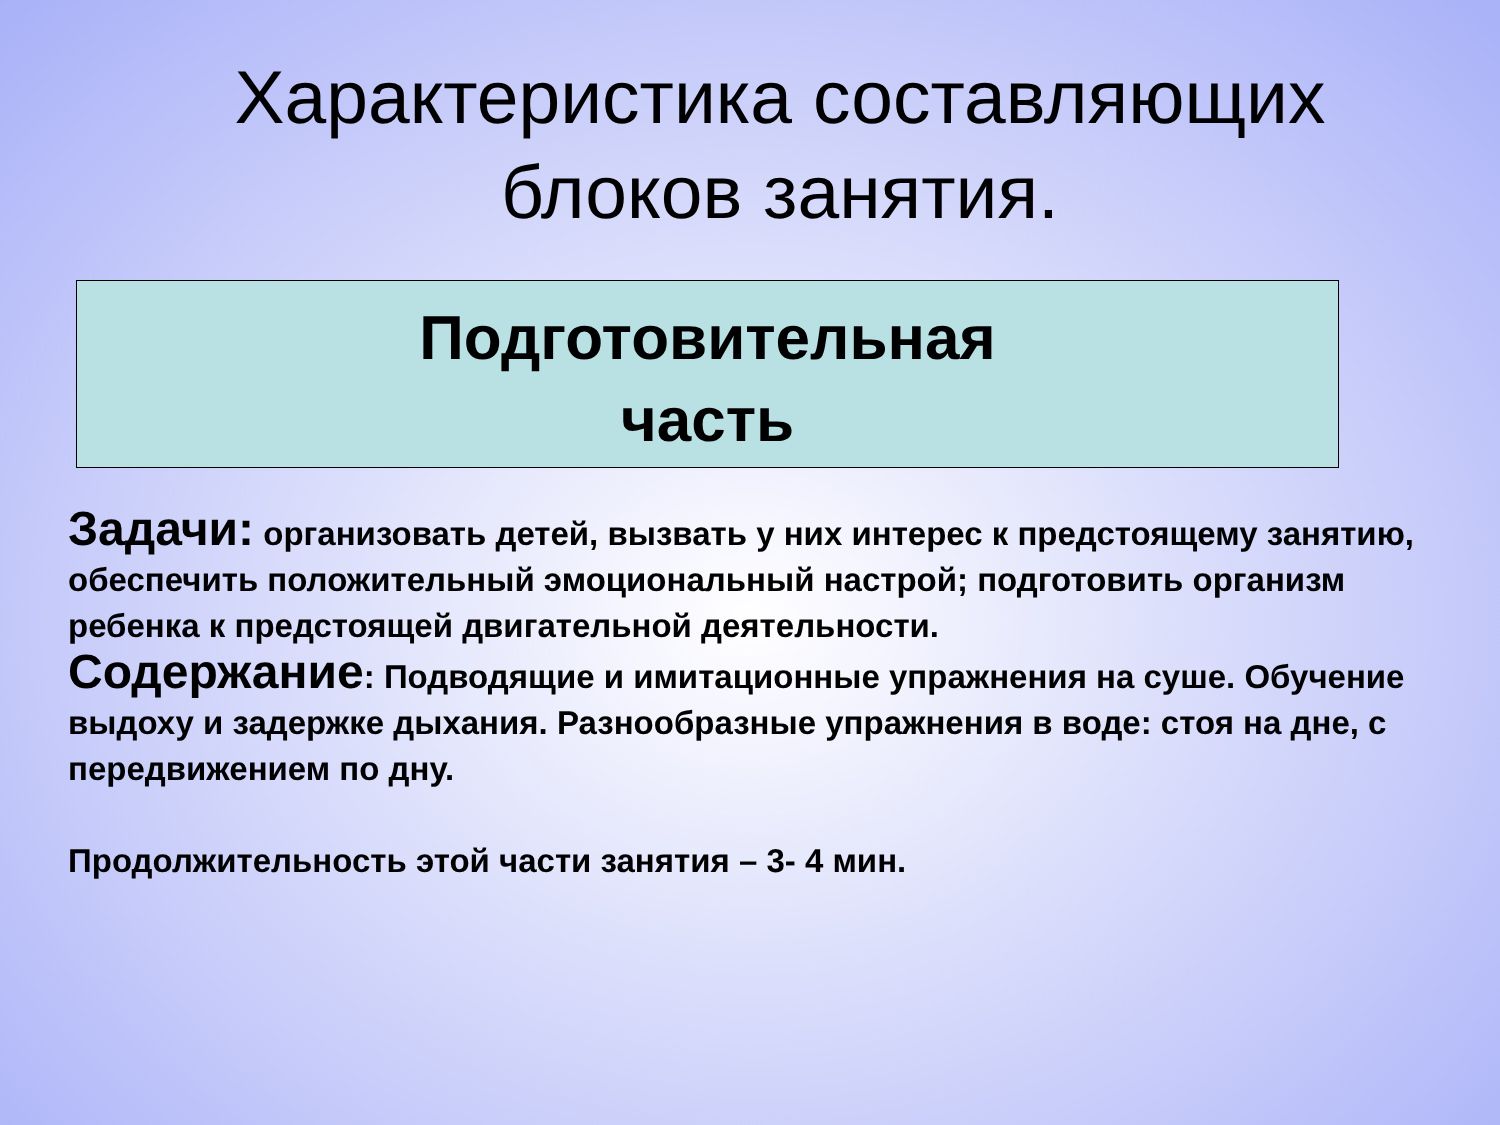Характеристика составляющих блоков занятия.
Подготовительная
часть
Задачи: организовать детей, вызвать у них интерес к предстоящему занятию, обеспечить положительный эмоциональный настрой; подготовить организм ребенка к предстоящей двигательной деятельности.
Содержание: Подводящие и имитационные упражнения на суше. Обучение выдоху и задержке дыхания. Разнообразные упражнения в воде: стоя на дне, с передвижением по дну.
Продолжительность этой части занятия – 3- 4 мин.